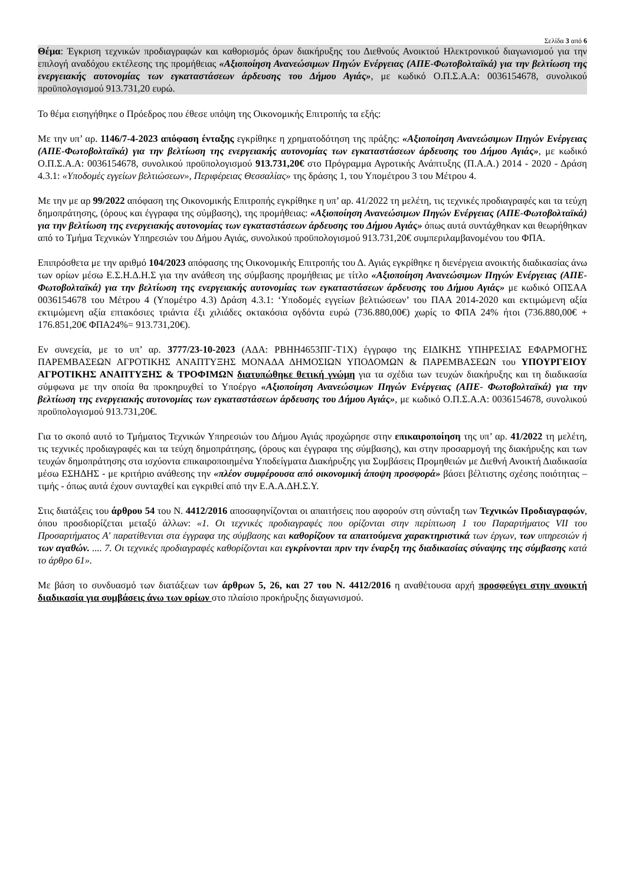Σελίδα 3 από 6
Θέμα: Έγκριση τεχνικών προδιαγραφών και καθορισμός όρων διακήρυξης του Διεθνούς Ανοικτού Ηλεκτρονικού διαγωνισμού για την επιλογή αναδόχου εκτέλεσης της προμήθειας «Αξιοποίηση Ανανεώσιμων Πηγών Ενέργειας (ΑΠΕ-Φωτοβολταϊκά) για την βελτίωση της ενεργειακής αυτονομίας των εγκαταστάσεων άρδευσης του Δήμου Αγιάς», με κωδικό Ο.Π.Σ.Α.Α: 0036154678, συνολικού προϋπολογισμού 913.731,20 ευρώ.
Το θέμα εισηγήθηκε ο Πρόεδρος που έθεσε υπόψη της Οικονομικής Επιτροπής τα εξής:
Με την υπ’ αρ. 1146/7-4-2023 απόφαση ένταξης εγκρίθηκε η χρηματοδότηση της πράξης: «Αξιοποίηση Ανανεώσιμων Πηγών Ενέργειας (ΑΠΕ-Φωτοβολταϊκά) για την βελτίωση της ενεργειακής αυτονομίας των εγκαταστάσεων άρδευσης του Δήμου Αγιάς», με κωδικό Ο.Π.Σ.Α.Α: 0036154678, συνολικού προϋπολογισμού 913.731,20€ στο Πρόγραμμα Αγροτικής Ανάπτυξης (Π.Α.Α.) 2014 - 2020 - Δράση 4.3.1: «Υποδομές εγγείων βελτιώσεων», Περιφέρειας Θεσσαλίας» της δράσης 1, του Υπομέτρου 3 του Μέτρου 4.
Με την με αρ 99/2022 απόφαση της Οικονομικής Επιτροπής εγκρίθηκε η υπ’ αρ. 41/2022 τη μελέτη, τις τεχνικές προδιαγραφές και τα τεύχη δημοπράτησης, (όρους και έγγραφα της σύμβασης), της προμήθειας: «Αξιοποίηση Ανανεώσιμων Πηγών Ενέργειας (ΑΠΕ-Φωτοβολταϊκά) για την βελτίωση της ενεργειακής αυτονομίας των εγκαταστάσεων άρδευσης του Δήμου Αγιάς» όπως αυτά συντάχθηκαν και θεωρήθηκαν από το Τμήμα Τεχνικών Υπηρεσιών του Δήμου Αγιάς, συνολικού προϋπολογισμού 913.731,20€ συμπεριλαμβανομένου του ΦΠΑ.
Επιπρόσθετα με την αριθμό 104/2023 απόφασης της Οικονομικής Επιτροπής του Δ. Αγιάς εγκρίθηκε η διενέργεια ανοικτής διαδικασίας άνω των ορίων μέσω Ε.Σ.Η.Δ.Η.Σ για την ανάθεση της σύμβασης προμήθειας με τίτλο «Αξιοποίηση Ανανεώσιμων Πηγών Ενέργειας (ΑΠΕ-Φωτοβολταϊκά) για την βελτίωση της ενεργειακής αυτονομίας των εγκαταστάσεων άρδευσης του Δήμου Αγιάς» με κωδικό ΟΠΣΑΑ 0036154678 του Μέτρου 4 (Υπομέτρο 4.3) Δράση 4.3.1: ‘Υποδομές εγγείων βελτιώσεων’ του ΠΑΑ 2014-2020 και εκτιμώμενη αξία εκτιμώμενη αξία επτακόσιες τριάντα έξι χιλιάδες οκτακόσια ογδόντα ευρώ (736.880,00€) χωρίς το ΦΠΑ 24% ήτοι (736.880,00€ + 176.851,20€ ΦΠΑ24%= 913.731,20€).
Εν συνεχεία, με το υπ’ αρ. 3777/23-10-2023 (ΑΔΑ: ΡΒΗΗ4653ΠΓ-Τ1Χ) έγγραφο της ΕΙΔΙΚΗΣ ΥΠΗΡΕΣΙΑΣ ΕΦΑΡΜΟΓΗΣ ΠΑΡΕΜΒΑΣΕΩΝ ΑΓΡΟΤΙΚΗΣ ΑΝΑΠΤΥΞΗΣ ΜΟΝΑΔΑ ΔΗΜΟΣΙΩΝ ΥΠΟΔΟΜΩΝ & ΠΑΡΕΜΒΑΣΕΩΝ του ΥΠΟΥΡΓΕΙΟΥ ΑΓΡΟΤΙΚΗΣ ΑΝΑΠΤΥΞΗΣ & ΤΡΟΦΙΜΩΝ διατυπώθηκε θετική γνώμη για τα σχέδια των τευχών διακήρυξης και τη διαδικασία σύμφωνα με την οποία θα προκηρυχθεί το Υποέργο «Αξιοποίηση Ανανεώσιμων Πηγών Ενέργειας (ΑΠΕ- Φωτοβολταϊκά) για την βελτίωση της ενεργειακής αυτονομίας των εγκαταστάσεων άρδευσης του Δήμου Αγιάς», με κωδικό Ο.Π.Σ.Α.Α: 0036154678, συνολικού προϋπολογισμού 913.731,20€.
Για το σκοπό αυτό το Τμήματος Τεχνικών Υπηρεσιών του Δήμου Αγιάς προχώρησε στην επικαιροποίηση της υπ’ αρ. 41/2022 τη μελέτη, τις τεχνικές προδιαγραφές και τα τεύχη δημοπράτησης, (όρους και έγγραφα της σύμβασης), και στην προσαρμογή της διακήρυξης και των τευχών δημοπράτησης στα ισχύοντα επικαιροποιημένα Υποδείγματα Διακήρυξης για Συμβάσεις Προμηθειών με Διεθνή Ανοικτή Διαδικασία μέσω ΕΣΗΔΗΣ - με κριτήριο ανάθεσης την «πλέον συμφέρουσα από οικονομική άποψη προσφορά» βάσει βέλτιστης σχέσης ποιότητας – τιμής - όπως αυτά έχουν συνταχθεί και εγκριθεί από την Ε.Α.Α.ΔΗ.Σ.Υ.
Στις διατάξεις του άρθρου 54 του Ν. 4412/2016 αποσαφηνίζονται οι απαιτήσεις που αφορούν στη σύνταξη των Τεχνικών Προδιαγραφών, όπου προσδιορίζεται μεταξύ άλλων: «1. Οι τεχνικές προδιαγραφές που ορίζονται στην περίπτωση 1 του Παραρτήματος VII του Προσαρτήματος Α' παρατίθενται στα έγγραφα της σύμβασης και καθορίζουν τα απαιτούμενα χαρακτηριστικά των έργων, των υπηρεσιών ή των αγαθών. .... 7. Οι τεχνικές προδιαγραφές καθορίζονται και εγκρίνονται πριν την έναρξη της διαδικασίας σύναψης της σύμβασης κατά το άρθρο 61».
Με βάση το συνδυασμό των διατάξεων των άρθρων 5, 26, και 27 του Ν. 4412/2016 η αναθέτουσα αρχή προσφεύγει στην ανοικτή διαδικασία για συμβάσεις άνω των ορίων στο πλαίσιο προκήρυξης διαγωνισμού.